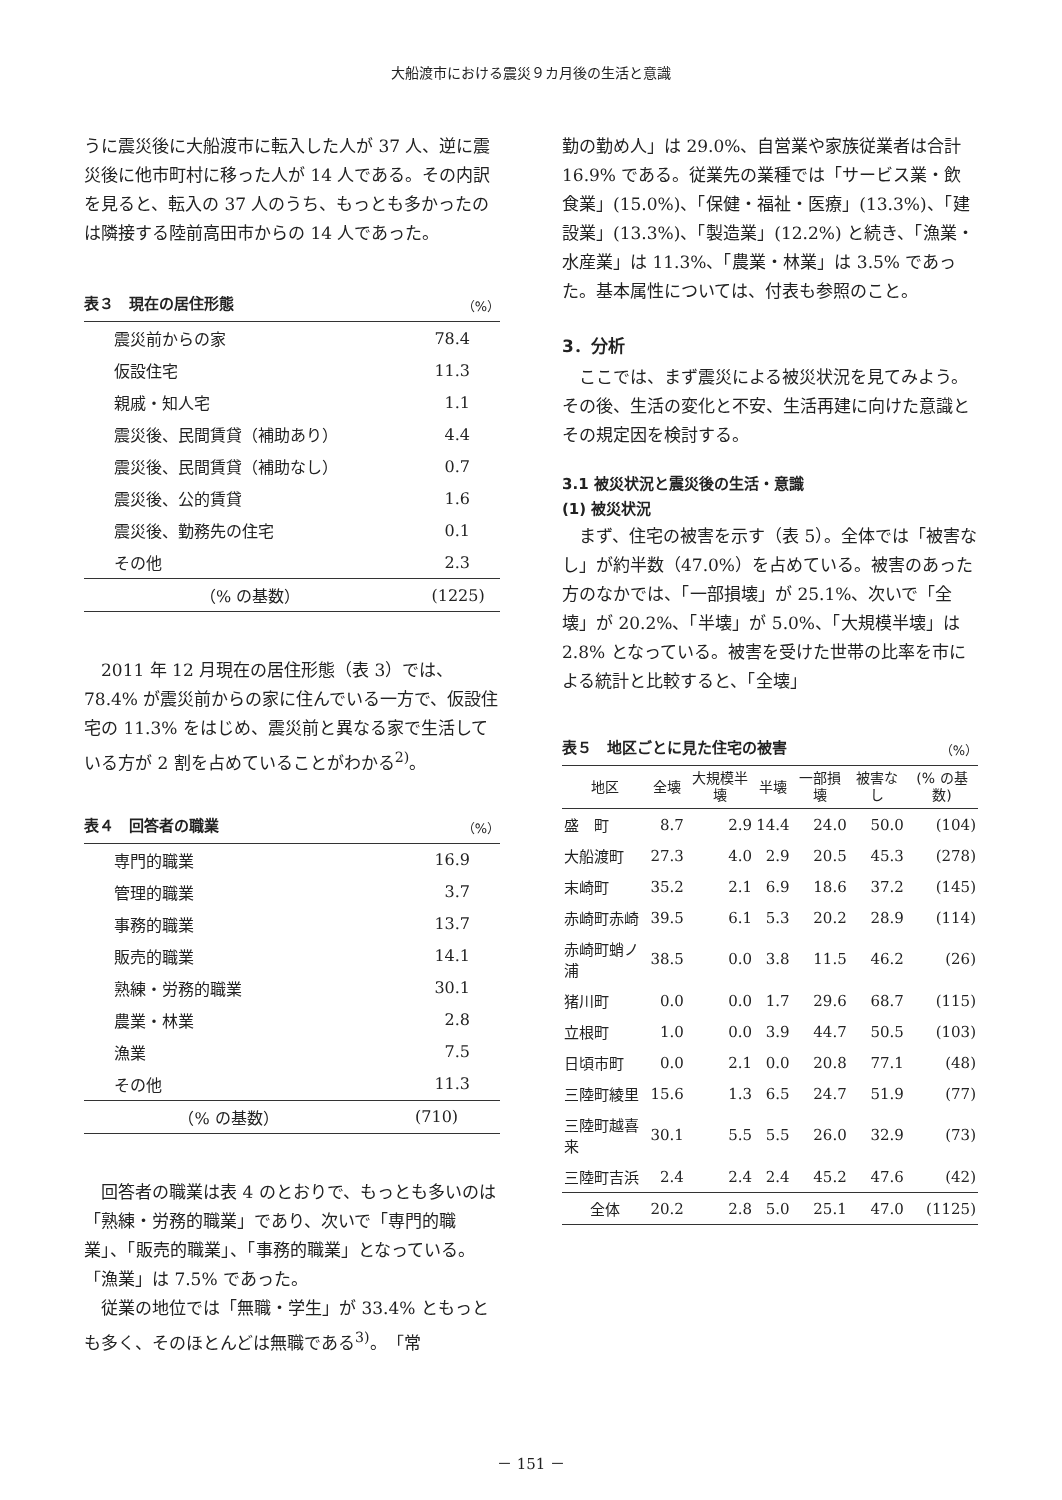大船渡市における震災９カ月後の生活と意識
うに震災後に大船渡市に転入した人が 37 人、逆に震災後に他市町村に移った人が 14 人である。その内訳を見ると、転入の 37 人のうち、もっとも多かったのは隣接する陸前高田市からの 14 人であった。
表３　現在の居住形態 （%）
| 震災前からの家 | 78.4 |
| 仮設住宅 | 11.3 |
| 親戚・知人宅 | 1.1 |
| 震災後、民間賃貸（補助あり） | 4.4 |
| 震災後、民間賃貸（補助なし） | 0.7 |
| 震災後、公的賃貸 | 1.6 |
| 震災後、勤務先の住宅 | 0.1 |
| その他 | 2.3 |
| （% の基数） | (1225) |
　2011 年 12 月現在の居住形態（表 3）では、78.4% が震災前からの家に住んでいる一方で、仮設住宅の 11.3% をはじめ、震災前と異なる家で生活している方が 2 割を占めていることがわかる<sup>2)</sup>。
表４　回答者の職業 （%）
| 専門的職業 | 16.9 |
| 管理的職業 | 3.7 |
| 事務的職業 | 13.7 |
| 販売的職業 | 14.1 |
| 熟練・労務的職業 | 30.1 |
| 農業・林業 | 2.8 |
| 漁業 | 7.5 |
| その他 | 11.3 |
| （% の基数） | (710) |
　回答者の職業は表 4 のとおりで、もっとも多いのは「熟練・労務的職業」であり、次いで「専門的職業」、「販売的職業」、「事務的職業」となっている。「漁業」は 7.5% であった。
　従業の地位では「無職・学生」が 33.4% ともっとも多く、そのほとんどは無職である<sup>3)</sup>。「常
勤の勤め人」は 29.0%、自営業や家族従業者は合計 16.9% である。従業先の業種では「サービス業・飲食業」(15.0%)、「保健・福祉・医療」(13.3%)、「建設業」(13.3%)、「製造業」(12.2%) と続き、「漁業・水産業」は 11.3%、「農業・林業」は 3.5% であった。基本属性については、付表も参照のこと。
3．分析
　ここでは、まず震災による被災状況を見てみよう。その後、生活の変化と不安、生活再建に向けた意識とその規定因を検討する。
3.1 被災状況と震災後の生活・意識
(1) 被災状況
　まず、住宅の被害を示す（表 5）。全体では「被害なし」が約半数（47.0%）を占めている。被害のあった方のなかでは、「一部損壊」が 25.1%、次いで「全壊」が 20.2%、「半壊」が 5.0%、「大規模半壊」は 2.8% となっている。被害を受けた世帯の比率を市による統計と比較すると、「全壊」
表５　地区ごとに見た住宅の被害 （%）
| 地区 | 全壊 | 大規模半壊 | 半壊 | 一部損壊 | 被害なし | (% の基数) |
| --- | --- | --- | --- | --- | --- | --- |
| 盛 町 | 8.7 | 2.9 | 14.4 | 24.0 | 50.0 | (104) |
| 大船渡町 | 27.3 | 4.0 | 2.9 | 20.5 | 45.3 | (278) |
| 末崎町 | 35.2 | 2.1 | 6.9 | 18.6 | 37.2 | (145) |
| 赤崎町赤崎 | 39.5 | 6.1 | 5.3 | 20.2 | 28.9 | (114) |
| 赤崎町蛸ノ浦 | 38.5 | 0.0 | 3.8 | 11.5 | 46.2 | (26) |
| 猪川町 | 0.0 | 0.0 | 1.7 | 29.6 | 68.7 | (115) |
| 立根町 | 1.0 | 0.0 | 3.9 | 44.7 | 50.5 | (103) |
| 日頃市町 | 0.0 | 2.1 | 0.0 | 20.8 | 77.1 | (48) |
| 三陸町綾里 | 15.6 | 1.3 | 6.5 | 24.7 | 51.9 | (77) |
| 三陸町越喜来 | 30.1 | 5.5 | 5.5 | 26.0 | 32.9 | (73) |
| 三陸町吉浜 | 2.4 | 2.4 | 2.4 | 45.2 | 47.6 | (42) |
| 全体 | 20.2 | 2.8 | 5.0 | 25.1 | 47.0 | (1125) |
－ 151 －